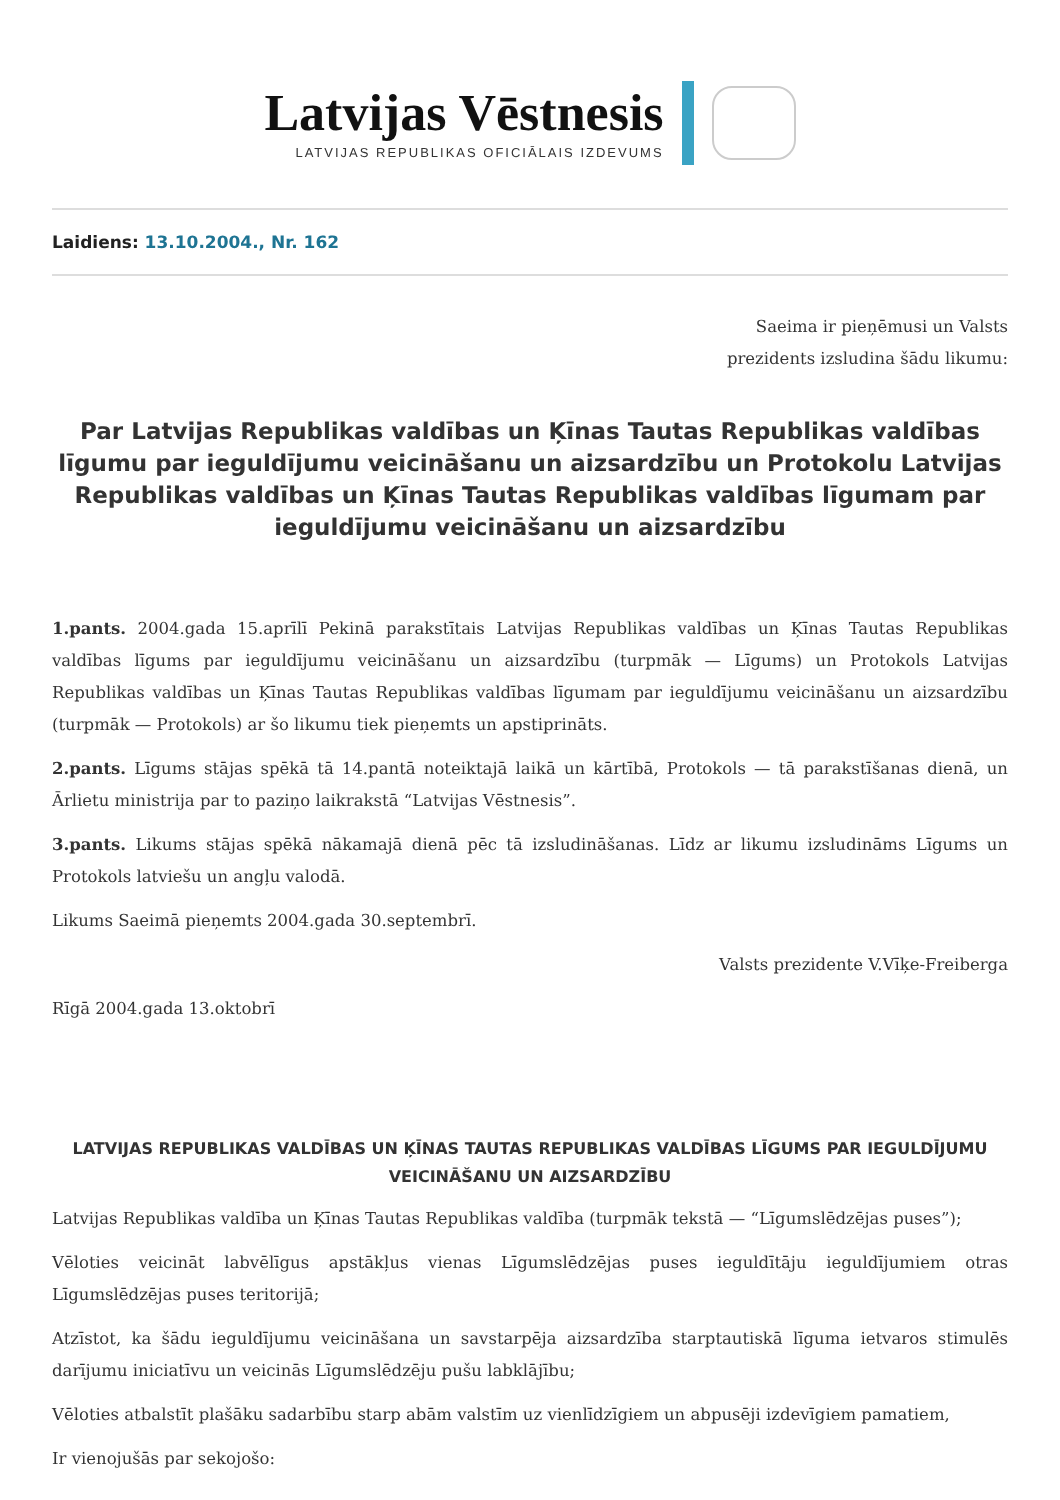Latvijas Vēstnesis
LATVIJAS REPUBLIKAS OFICIĀLAIS IZDEVUMS
Laidiens: 13.10.2004., Nr. 162
Saeima ir pieņēmusi un Valsts
prezidents izsludina šādu likumu:
Par Latvijas Republikas valdības un Ķīnas Tautas Republikas valdības līgumu par ieguldījumu veicināšanu un aizsardzību un Protokolu Latvijas Republikas valdības un Ķīnas Tautas Republikas valdības līgumam par ieguldījumu veicināšanu un aizsardzību
1.pants. 2004.gada 15.aprīlī Pekinā parakstītais Latvijas Republikas valdības un Ķīnas Tautas Republikas valdības līgums par ieguldījumu veicināšanu un aizsardzību (turpmāk — Līgums) un Protokols Latvijas Republikas valdības un Ķīnas Tautas Republikas valdības līgumam par ieguldījumu veicināšanu un aizsardzību (turpmāk — Protokols) ar šo likumu tiek pieņemts un apstiprināts.
2.pants. Līgums stājas spēkā tā 14.pantā noteiktajā laikā un kārtībā, Protokols — tā parakstīšanas dienā, un Ārlietu ministrija par to paziņo laikrakstā “Latvijas Vēstnesis”.
3.pants. Likums stājas spēkā nākamajā dienā pēc tā izsludināšanas. Līdz ar likumu izsludināms Līgums un Protokols latviešu un angļu valodā.
Likums Saeimā pieņemts 2004.gada 30.septembrī.
Valsts prezidente V.Vīķe-Freiberga
Rīgā 2004.gada 13.oktobrī
LATVIJAS REPUBLIKAS VALDĪBAS UN ĶĪNAS TAUTAS REPUBLIKAS VALDĪBAS LĪGUMS PAR IEGULDĪJUMU VEICINĀŠANU UN AIZSARDZĪBU
Latvijas Republikas valdība un Ķīnas Tautas Republikas valdība (turpmāk tekstā — “Līgumslēdzējas puses”);
Vēloties veicināt labvēlīgus apstākļus vienas Līgumslēdzējas puses ieguldītāju ieguldījumiem otras Līgumslēdzējas puses teritorijā;
Atzīstot, ka šādu ieguldījumu veicināšana un savstarpēja aizsardzība starptautiskā līguma ietvaros stimulēs darījumu iniciatīvu un veicinās Līgumslēdzēju pušu labklājību;
Vēloties atbalstīt plašāku sadarbību starp abām valstīm uz vienlīdzīgiem un abpusēji izdevīgiem pamatiem,
Ir vienojušās par sekojošo: